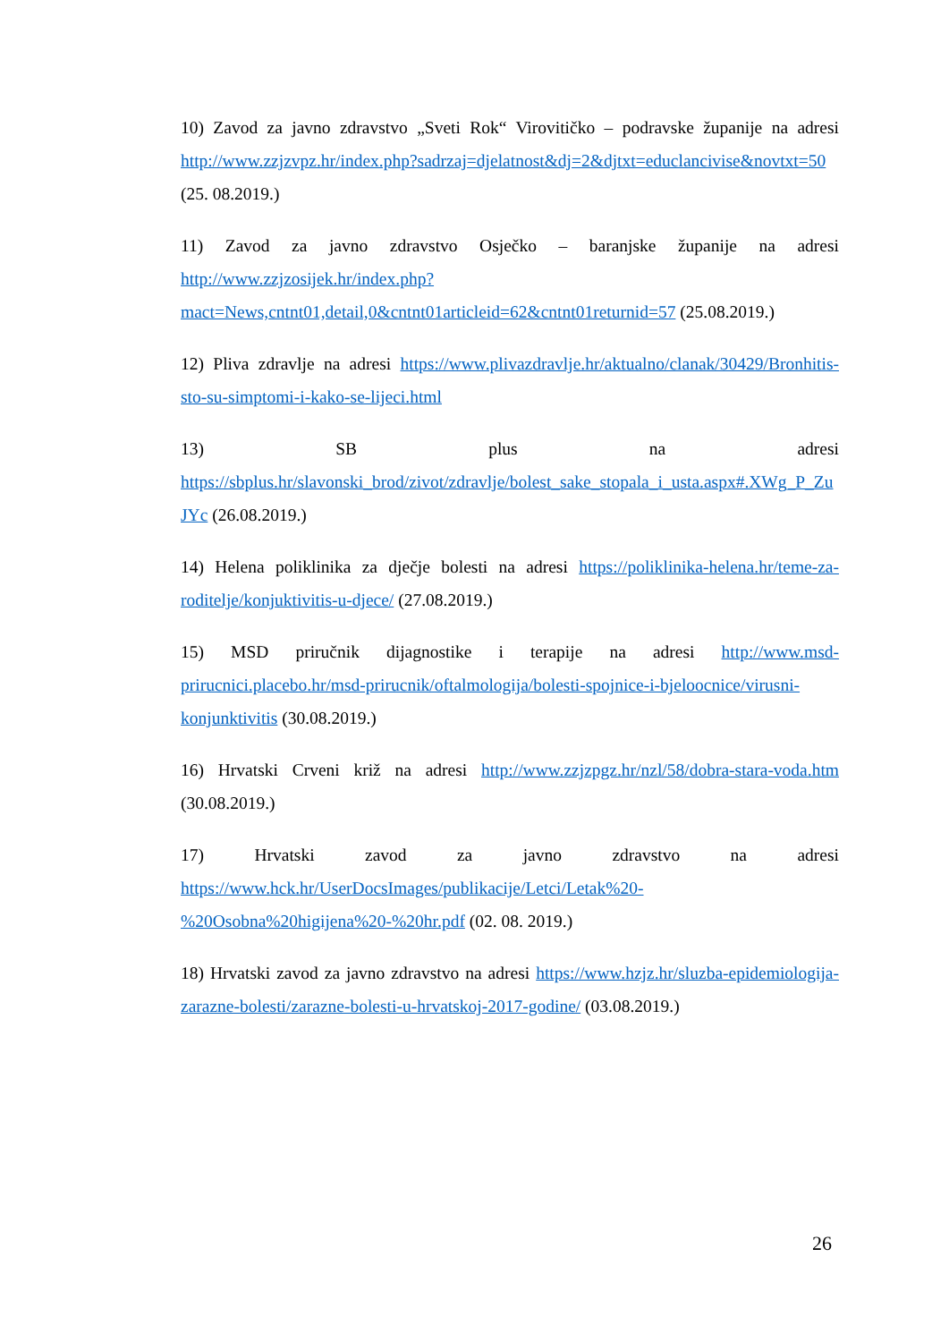10) Zavod za javno zdravstvo „Sveti Rok“ Virovitičko – podravske županije na adresi http://www.zzjzvpz.hr/index.php?sadrzaj=djelatnost&dj=2&djtxt=educlancivise&novtxt=50 (25. 08.2019.)
11) Zavod za javno zdravstvo Osječko – baranjske županije na adresi http://www.zzjzosijek.hr/index.php?mact=News,cntnt01,detail,0&cntnt01articleid=62&cntnt01returnid=57 (25.08.2019.)
12) Pliva zdravlje na adresi https://www.plivazdravlje.hr/aktualno/clanak/30429/Bronhitis-sto-su-simptomi-i-kako-se-lijeci.html
13) SB plus na adresi https://sbplus.hr/slavonski_brod/zivot/zdravlje/bolest_sake_stopala_i_usta.aspx#.XWg_P_ZuJYc (26.08.2019.)
14) Helena poliklinika za dječje bolesti na adresi https://poliklinika-helena.hr/teme-za-roditelje/konjuktivitis-u-djece/ (27.08.2019.)
15) MSD priručnik dijagnostike i terapije na adresi http://www.msd-prirucnici.placebo.hr/msd-prirucnik/oftalmologija/bolesti-spojnice-i-bjeloocnice/virusni-konjunktivitis (30.08.2019.)
16) Hrvatski Crveni križ na adresi http://www.zzjzpgz.hr/nzl/58/dobra-stara-voda.htm (30.08.2019.)
17) Hrvatski zavod za javno zdravstvo na adresi https://www.hck.hr/UserDocsImages/publikacije/Letci/Letak%20-%20Osobna%20higijena%20-%20hr.pdf (02. 08. 2019.)
18) Hrvatski zavod za javno zdravstvo na adresi https://www.hzjz.hr/sluzba-epidemiologija-zarazne-bolesti/zarazne-bolesti-u-hrvatskoj-2017-godine/ (03.08.2019.)
26